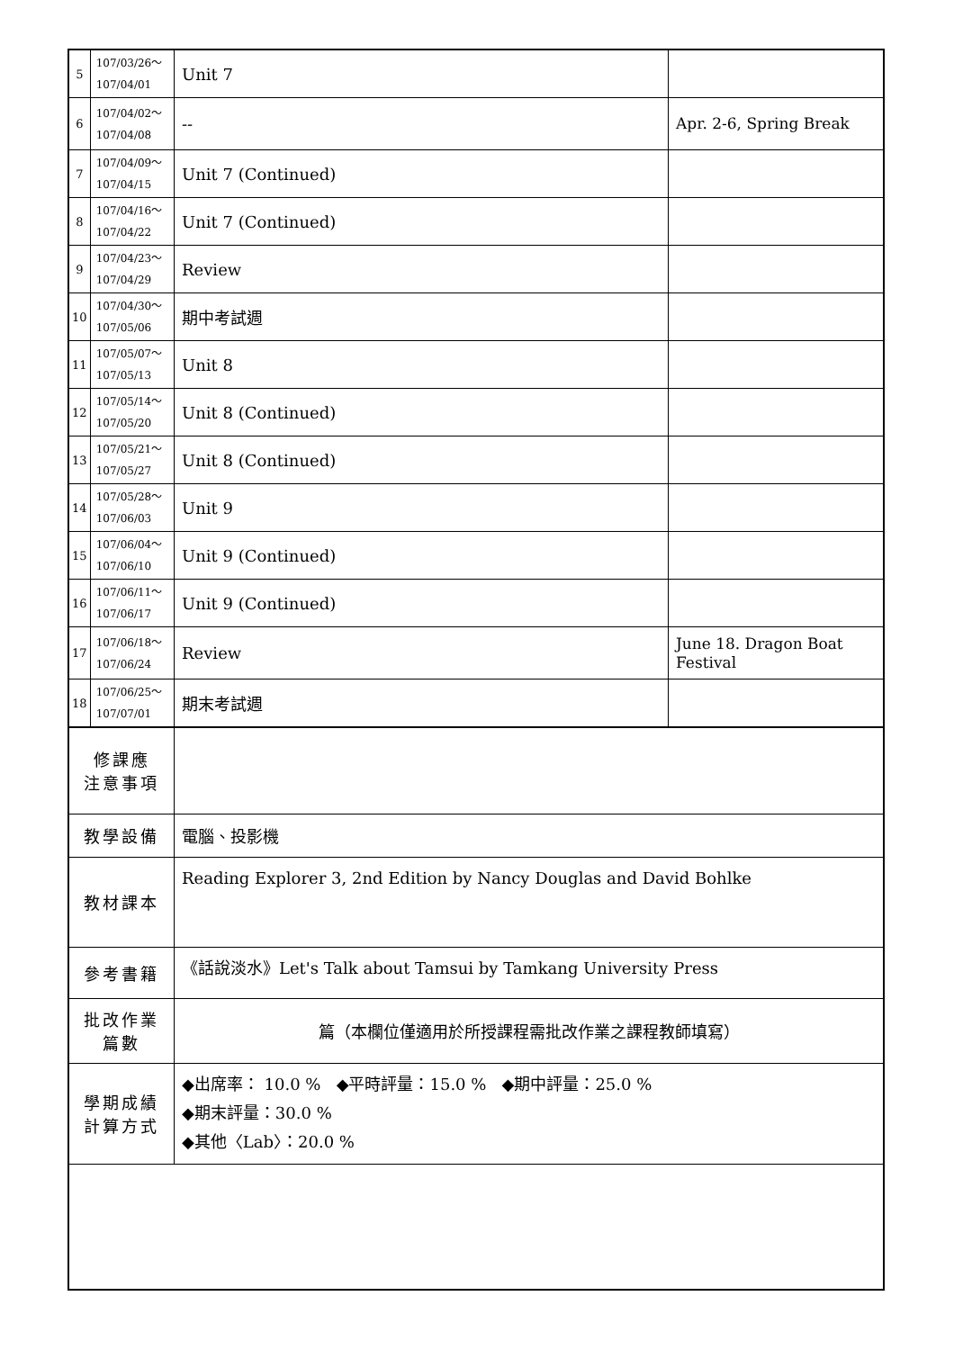| 5 | 107/03/26～ 107/04/01 | Unit 7 | |
| 6 | 107/04/02～ 107/04/08 | -- | Apr. 2-6, Spring Break |
| 7 | 107/04/09～ 107/04/15 | Unit 7 (Continued) | |
| 8 | 107/04/16～ 107/04/22 | Unit 7 (Continued) | |
| 9 | 107/04/23～ 107/04/29 | Review | |
| 10 | 107/04/30～ 107/05/06 | 期中考試週 | |
| 11 | 107/05/07～ 107/05/13 | Unit 8 | |
| 12 | 107/05/14～ 107/05/20 | Unit 8 (Continued) | |
| 13 | 107/05/21～ 107/05/27 | Unit 8 (Continued) | |
| 14 | 107/05/28～ 107/06/03 | Unit 9 | |
| 15 | 107/06/04～ 107/06/10 | Unit 9 (Continued) | |
| 16 | 107/06/11～ 107/06/17 | Unit 9 (Continued) | |
| 17 | 107/06/18～ 107/06/24 | Review | June 18. Dragon Boat Festival |
| 18 | 107/06/25～ 107/07/01 | 期末考試週 | |
| 修課應 注意事項 | | | |
| 教學設備 | | 電腦、投影機 | |
| 教材課本 | | Reading Explorer 3, 2nd Edition by Nancy Douglas and David Bohlke | |
| 參考書籍 | | 《話說淡水》Let's Talk about Tamsui by Tamkang University Press | |
| 批改作業 篇數 | | 篇（本欄位僅適用於所授課程需批改作業之課程教師填寫） | |
| 學期成績 計算方式 | | ◆出席率： 10.0 % ◆平時評量：15.0 % ◆期中評量：25.0 % ◆期末評量：30.0 % ◆其他〈Lab〉：20.0 % | |